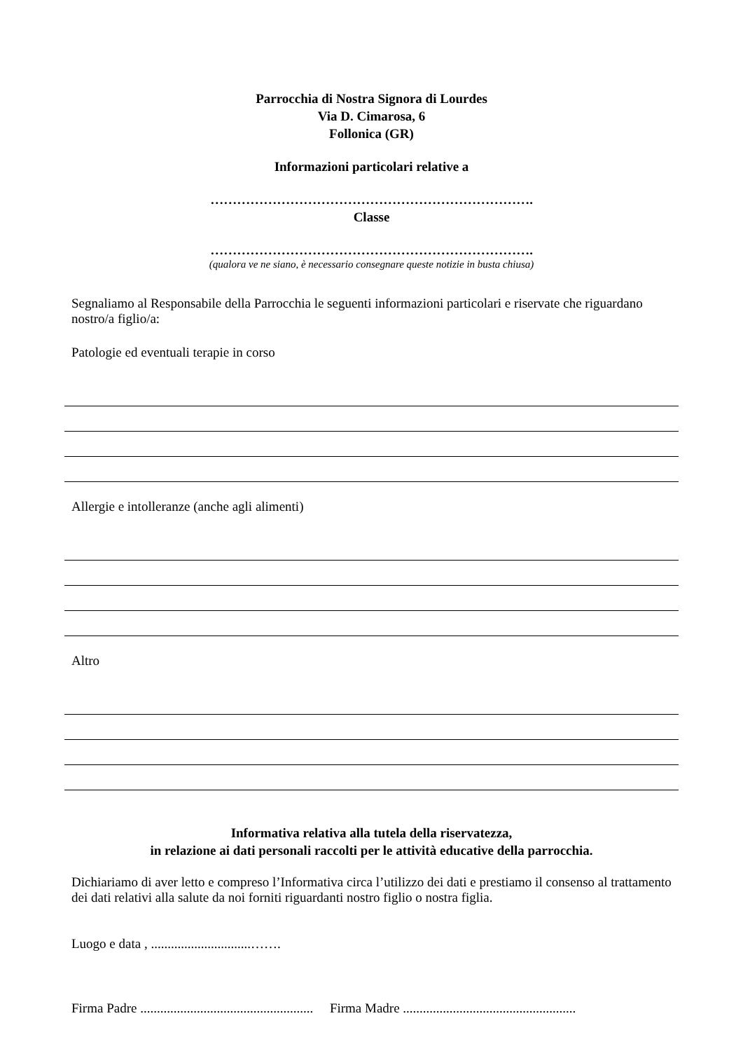Parrocchia di Nostra Signora di Lourdes
Via D. Cimarosa, 6
Follonica (GR)
Informazioni particolari relative a
……………………………………………………………….
Classe
……………………………………………………………….
(qualora ve ne siano, è necessario consegnare queste notizie in busta chiusa)
Segnaliamo al Responsabile della Parrocchia le seguenti informazioni particolari e riservate che riguardano nostro/a figlio/a:
Patologie ed eventuali terapie in corso
Allergie e intolleranze (anche agli alimenti)
Altro
Informativa relativa alla tutela della riservatezza,
in relazione ai dati personali raccolti per le attività educative della parrocchia.
Dichiariamo di aver letto e compreso l’Informativa circa l’utilizzo dei dati e prestiamo il consenso al trattamento dei dati relativi alla salute da noi forniti riguardanti nostro figlio o nostra figlia.
Luogo e data , ..............................…….
Firma Padre .................................................... Firma Madre ....................................................